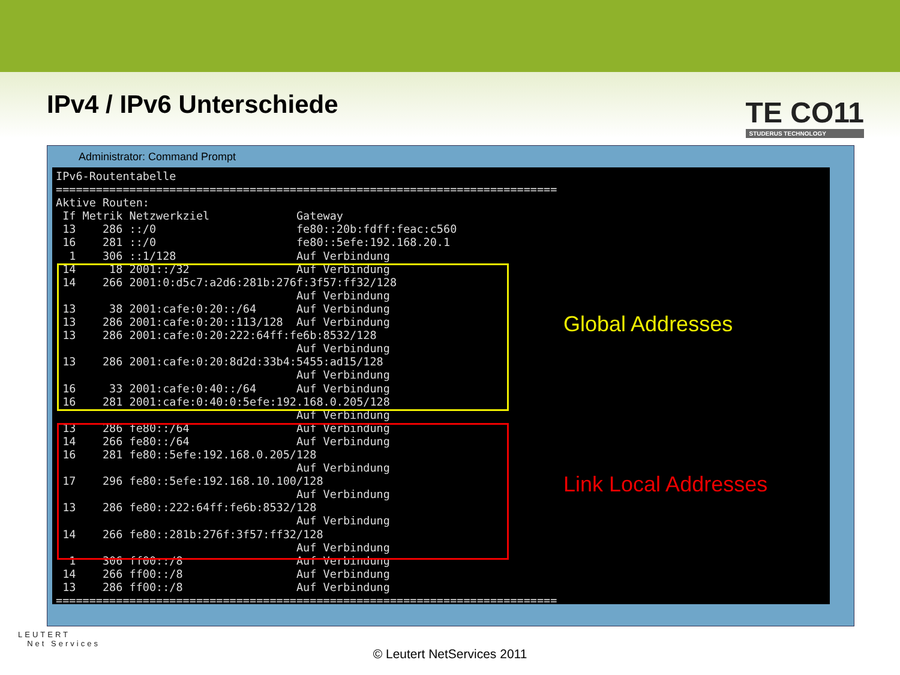IPv4 / IPv6 Unterschiede
TE CO11
STUDERUS TECHNOLOGY
Administrator: Command Prompt
IPv6-Routentabelle
===========================================================================
Aktive Routen:
 If Metrik Netzwerkziel             Gateway
 13    286 ::/0                     fe80::20b:fdff:feac:c560
 16    281 ::/0                     fe80::5efe:192.168.20.1
  1    306 ::1/128                  Auf Verbindung
 14     18 2001::/32                Auf Verbindung
 14    266 2001:0:d5c7:a2d6:281b:276f:3f57:ff32/128
                                    Auf Verbindung
 13     38 2001:cafe:0:20::/64      Auf Verbindung
 13    286 2001:cafe:0:20::113/128  Auf Verbindung
 13    286 2001:cafe:0:20:222:64ff:fe6b:8532/128
                                    Auf Verbindung
 13    286 2001:cafe:0:20:8d2d:33b4:5455:ad15/128
                                    Auf Verbindung
 16     33 2001:cafe:0:40::/64      Auf Verbindung
 16    281 2001:cafe:0:40:0:5efe:192.168.0.205/128
                                    Auf Verbindung
 13    286 fe80::/64                Auf Verbindung
 14    266 fe80::/64                Auf Verbindung
 16    281 fe80::5efe:192.168.0.205/128
                                    Auf Verbindung
 17    296 fe80::5efe:192.168.10.100/128
                                    Auf Verbindung
 13    286 fe80::222:64ff:fe6b:8532/128
                                    Auf Verbindung
 14    266 fe80::281b:276f:3f57:ff32/128
                                    Auf Verbindung
  1    306 ff00::/8                 Auf Verbindung
 14    266 ff00::/8                 Auf Verbindung
 13    286 ff00::/8                 Auf Verbindung
===========================================================================
Global Addresses
Link Local Addresses
LEUTERT
Net Services
© Leutert NetServices 2011